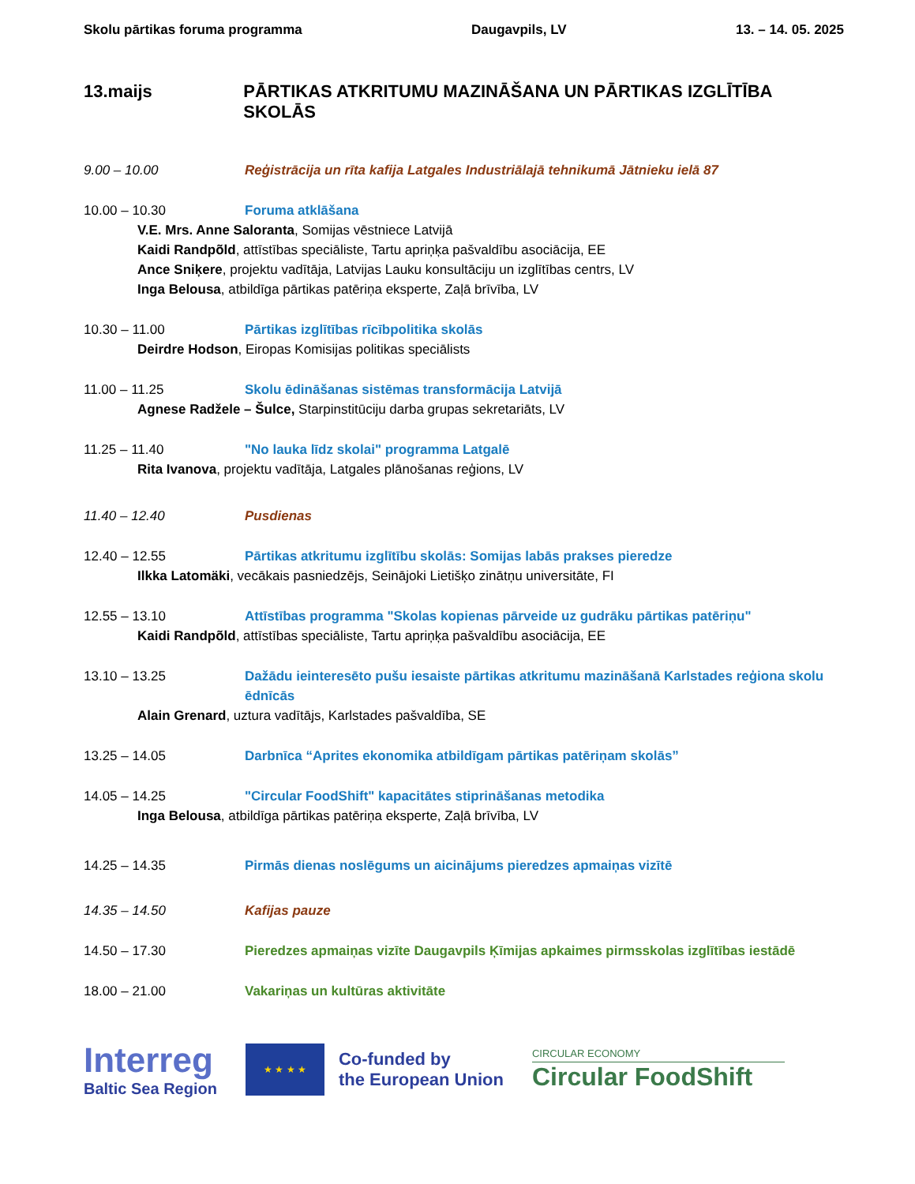Skolu pārtikas foruma programma Daugavpils, LV 13. – 14. 05. 2025
13.maijs PĀRTIKAS ATKRITUMU MAZINĀŠANA UN PĀRTIKAS IZGLĪTĪBA SKOLĀS
9.00 – 10.00 Reģistrācija un rīta kafija Latgales Industriālajā tehnikumā Jātnieku ielā 87
10.00 – 10.30 Foruma atklāšana
V.E. Mrs. Anne Saloranta, Somijas vēstniece Latvijā
Kaidi Randpõld, attīstības speciāliste, Tartu apriņķa pašvaldību asociācija, EE
Ance Sniķere, projektu vadītāja, Latvijas Lauku konsultāciju un izglītības centrs, LV
Inga Belousa, atbildīga pārtikas patēriņa eksperte, Zaļā brīvība, LV
10.30 – 11.00 Pārtikas izglītības rīcībpolitika skolās
Deirdre Hodson, Eiropas Komisijas politikas speciālists
11.00 – 11.25 Skolu ēdināšanas sistēmas transformācija Latvijā
Agnese Radžele – Šulce, Starpinstitūciju darba grupas sekretariāts, LV
11.25 – 11.40 "No lauka līdz skolai" programma Latgalē
Rita Ivanova, projektu vadītāja, Latgales plānošanas reģions, LV
11.40 – 12.40 Pusdienas
12.40 – 12.55 Pārtikas atkritumu izglītību skolās: Somijas labās prakses pieredze
Ilkka Latomäki, vecākais pasniedzējs, Seinājoki Lietišķo zinātņu universitāte, FI
12.55 – 13.10 Attīstības programma "Skolas kopienas pārveide uz gudrāku pārtikas patēriņu"
Kaidi Randpõld, attīstības speciāliste, Tartu apriņķa pašvaldību asociācija, EE
13.10 – 13.25 Dažādu ieinteresēto pušu iesaiste pārtikas atkritumu mazināšanā Karlstades reģiona skolu ēdnīcās
Alain Grenard, uztura vadītājs, Karlstades pašvaldība, SE
13.25 – 14.05 Darbnīca “Aprites ekonomika atbildīgam pārtikas patēriņam skolās”
14.05 – 14.25 "Circular FoodShift" kapacitātes stiprināšanas metodika
Inga Belousa, atbildīga pārtikas patēriņa eksperte, Zaļā brīvība, LV
14.25 – 14.35 Pirmās dienas noslēgums un aicinājums pieredzes apmaiņas vizītē
14.35 – 14.50 Kafijas pauze
14.50 – 17.30 Pieredzes apmaiņas vizīte Daugavpils Ķīmijas apkaimes pirmsskolas izglītības iestādē
18.00 – 21.00 Vakariņas un kultūras aktivitāte
Interreg
Baltic Sea Region
★ ★ ★ ★
Co-funded by
the European Union
CIRCULAR ECONOMY
Circular FoodShift